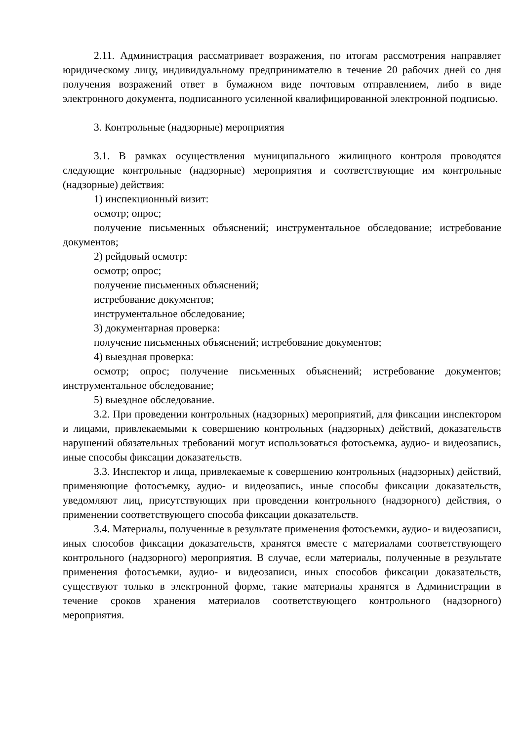2.11. Администрация рассматривает возражения, по итогам рассмотрения направляет юридическому лицу, индивидуальному предпринимателю в течение 20 рабочих дней со дня получения возражений ответ в бумажном виде почтовым отправлением, либо в виде электронного документа, подписанного усиленной квалифицированной электронной подписью.
3. Контрольные (надзорные) мероприятия
3.1. В рамках осуществления муниципального жилищного контроля проводятся следующие контрольные (надзорные) мероприятия и соответствующие им контрольные (надзорные) действия:
1) инспекционный визит:
осмотр; опрос;
получение письменных объяснений; инструментальное обследование; истребование документов;
2) рейдовый осмотр:
осмотр; опрос;
получение письменных объяснений;
истребование документов;
инструментальное обследование;
3) документарная проверка:
получение письменных объяснений; истребование документов;
4) выездная проверка:
осмотр; опрос; получение письменных объяснений; истребование документов; инструментальное обследование;
5) выездное обследование.
3.2. При проведении контрольных (надзорных) мероприятий, для фиксации инспектором и лицами, привлекаемыми к совершению контрольных (надзорных) действий, доказательств нарушений обязательных требований могут использоваться фотосъемка, аудио- и видеозапись, иные способы фиксации доказательств.
3.3. Инспектор и лица, привлекаемые к совершению контрольных (надзорных) действий, применяющие фотосъемку, аудио- и видеозапись, иные способы фиксации доказательств, уведомляют лиц, присутствующих при проведении контрольного (надзорного) действия, о применении соответствующего способа фиксации доказательств.
3.4. Материалы, полученные в результате применения фотосъемки, аудио- и видеозаписи, иных способов фиксации доказательств, хранятся вместе с материалами соответствующего контрольного (надзорного) мероприятия. В случае, если материалы, полученные в результате применения фотосъемки, аудио- и видеозаписи, иных способов фиксации доказательств, существуют только в электронной форме, такие материалы хранятся в Администрации в течение сроков хранения материалов соответствующего контрольного (надзорного) мероприятия.